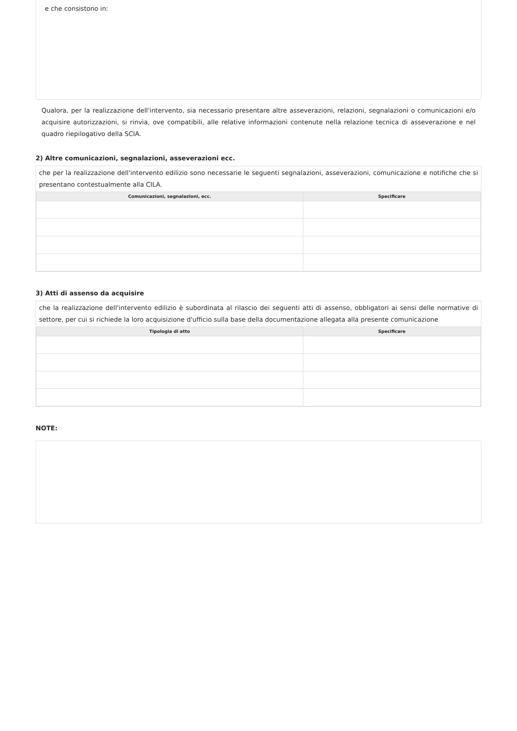e che consistono in:
Qualora, per la realizzazione dell'intervento, sia necessario presentare altre asseverazioni, relazioni, segnalazioni o comunicazioni e/o acquisire autorizzazioni, si rinvia, ove compatibili, alle relative informazioni contenute nella relazione tecnica di asseverazione e nel quadro riepilogativo della SCIA.
2) Altre comunicazioni, segnalazioni, asseverazioni ecc.
che per la realizzazione dell'intervento edilizio sono necessarie le seguenti segnalazioni, asseverazioni, comunicazione e notifiche che si presentano contestualmente alla CILA.
| Comunicazioni, segnalazioni, ecc. | Specificare |
| --- | --- |
3) Atti di assenso da acquisire
che la realizzazione dell'intervento edilizio è subordinata al rilascio dei seguenti atti di assenso, obbligatori ai sensi delle normative di settore, per cui si richiede la loro acquisizione d'ufficio sulla base della documentazione allegata alla presente comunicazione
| Tipologia di atto | Specificare |
| --- | --- |
NOTE: